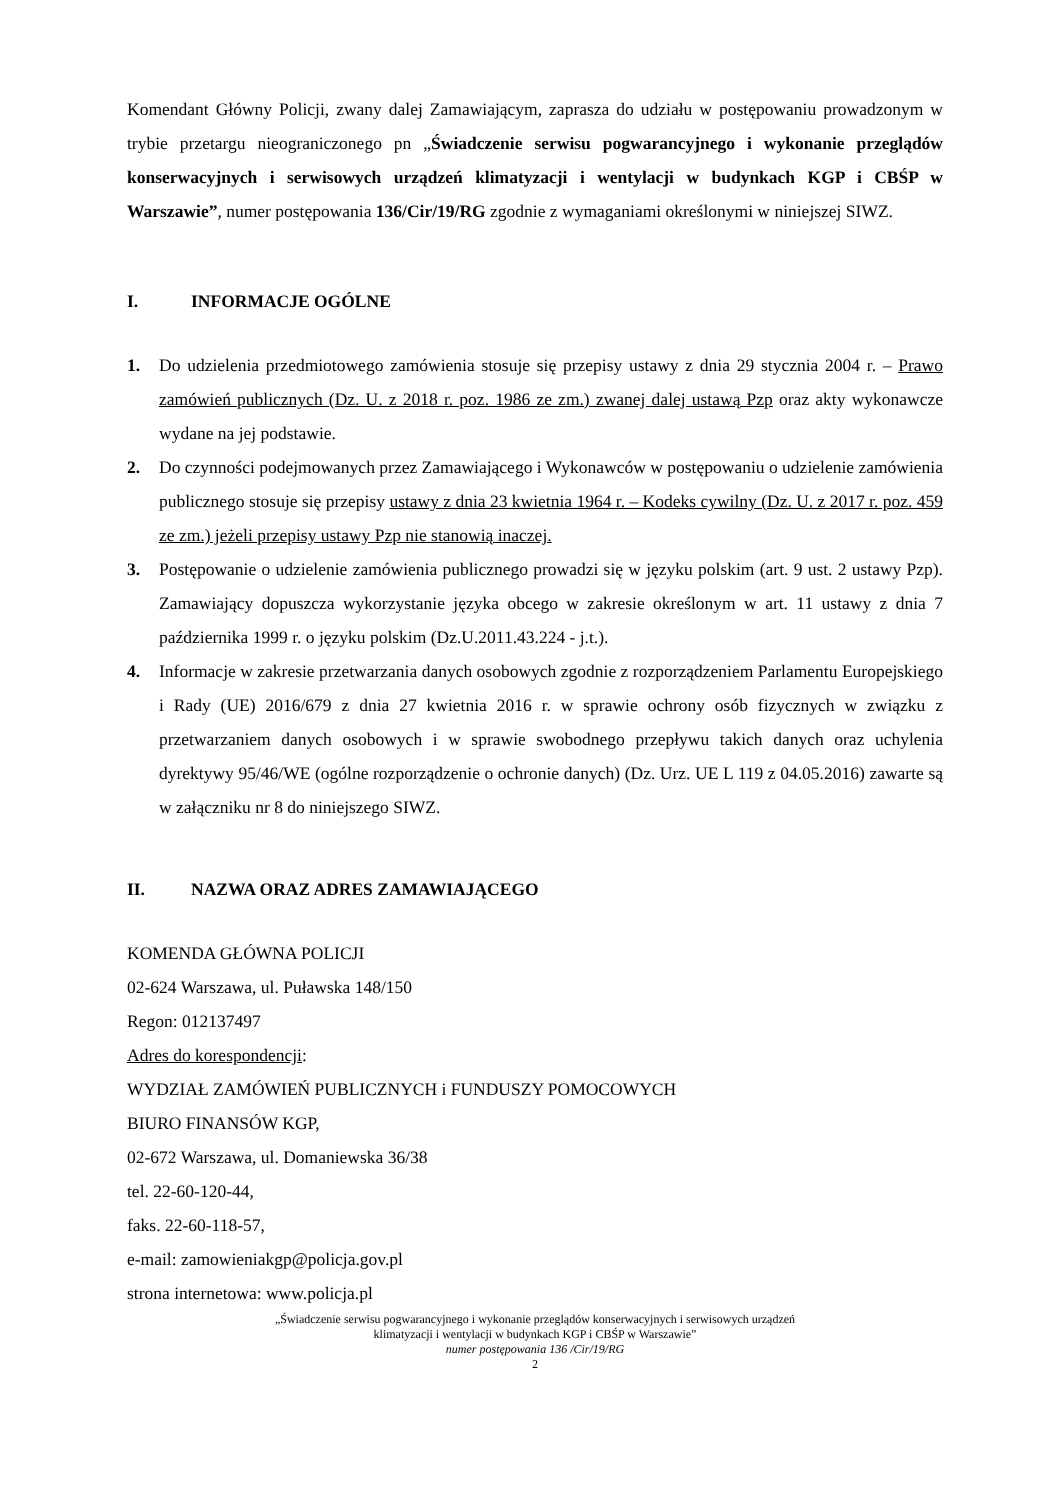Komendant Główny Policji, zwany dalej Zamawiającym, zaprasza do udziału w postępowaniu prowadzonym w trybie przetargu nieograniczonego pn „Świadczenie serwisu pogwarancyjnego i wykonanie przeglądów konserwacyjnych i serwisowych urządzeń klimatyzacji i wentylacji w budynkach KGP i CBŚP w Warszawie”, numer postępowania 136/Cir/19/RG zgodnie z wymaganiami określonymi w niniejszej SIWZ.
I. INFORMACJE OGÓLNE
1. Do udzielenia przedmiotowego zamówienia stosuje się przepisy ustawy z dnia 29 stycznia 2004 r. – Prawo zamówień publicznych (Dz. U. z 2018 r. poz. 1986 ze zm.) zwanej dalej ustawą Pzp oraz akty wykonawcze wydane na jej podstawie.
2. Do czynności podejmowanych przez Zamawiającego i Wykonawców w postępowaniu o udzielenie zamówienia publicznego stosuje się przepisy ustawy z dnia 23 kwietnia 1964 r. – Kodeks cywilny (Dz. U. z 2017 r. poz. 459 ze zm.) jeżeli przepisy ustawy Pzp nie stanowią inaczej.
3. Postępowanie o udzielenie zamówienia publicznego prowadzi się w języku polskim (art. 9 ust. 2 ustawy Pzp). Zamawiający dopuszcza wykorzystanie języka obcego w zakresie określonym w art. 11 ustawy z dnia 7 października 1999 r. o języku polskim (Dz.U.2011.43.224 - j.t.).
4. Informacje w zakresie przetwarzania danych osobowych zgodnie z rozporządzeniem Parlamentu Europejskiego i Rady (UE) 2016/679 z dnia 27 kwietnia 2016 r. w sprawie ochrony osób fizycznych w związku z przetwarzaniem danych osobowych i w sprawie swobodnego przepływu takich danych oraz uchylenia dyrektywy 95/46/WE (ogólne rozporządzenie o ochronie danych) (Dz. Urz. UE L 119 z 04.05.2016) zawarte są w załączniku nr 8 do niniejszego SIWZ.
II. NAZWA ORAZ ADRES ZAMAWIAJĄCEGO
KOMENDA GŁÓWNA POLICJI
02-624 Warszawa, ul. Puławska 148/150
Regon: 012137497
Adres do korespondencji:
WYDZIAŁ ZAMÓWIEŃ PUBLICZNYCH i FUNDUSZY POMOCOWYCH
BIURO FINANSÓW KGP,
02-672 Warszawa, ul. Domaniewska 36/38
tel. 22-60-120-44,
faks. 22-60-118-57,
e-mail: zamowieniakgp@policja.gov.pl
strona internetowa: www.policja.pl
„Świadczenie serwisu pogwarancyjnego i wykonanie przeglądów konserwacyjnych i serwisowych urządzeń
klimatyzacji i wentylacji w budynkach KGP i CBŚP w Warszawie”
numer postępowania 136 /Cir/19/RG
2